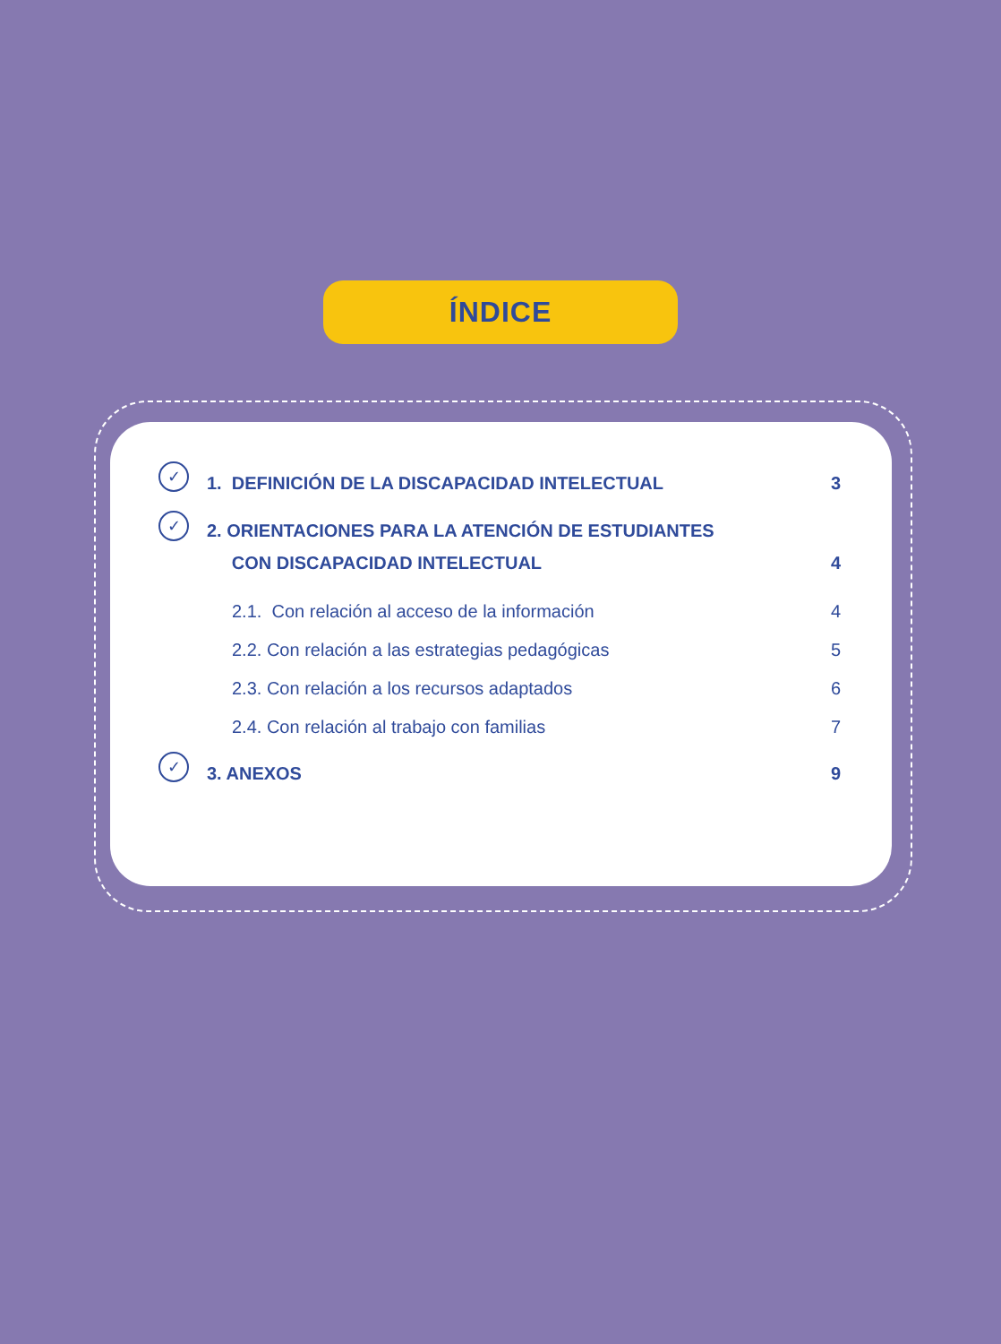ÍNDICE
✓
1. DEFINICIÓN DE LA DISCAPACIDAD INTELECTUAL
3
✓
2. ORIENTACIONES PARA LA ATENCIÓN DE ESTUDIANTES
CON DISCAPACIDAD INTELECTUAL
4
2.1. Con relación al acceso de la información 4
2.2. Con relación a las estrategias pedagógicas 5
2.3. Con relación a los recursos adaptados 6
2.4. Con relación al trabajo con familias 7
✓
3. ANEXOS 9